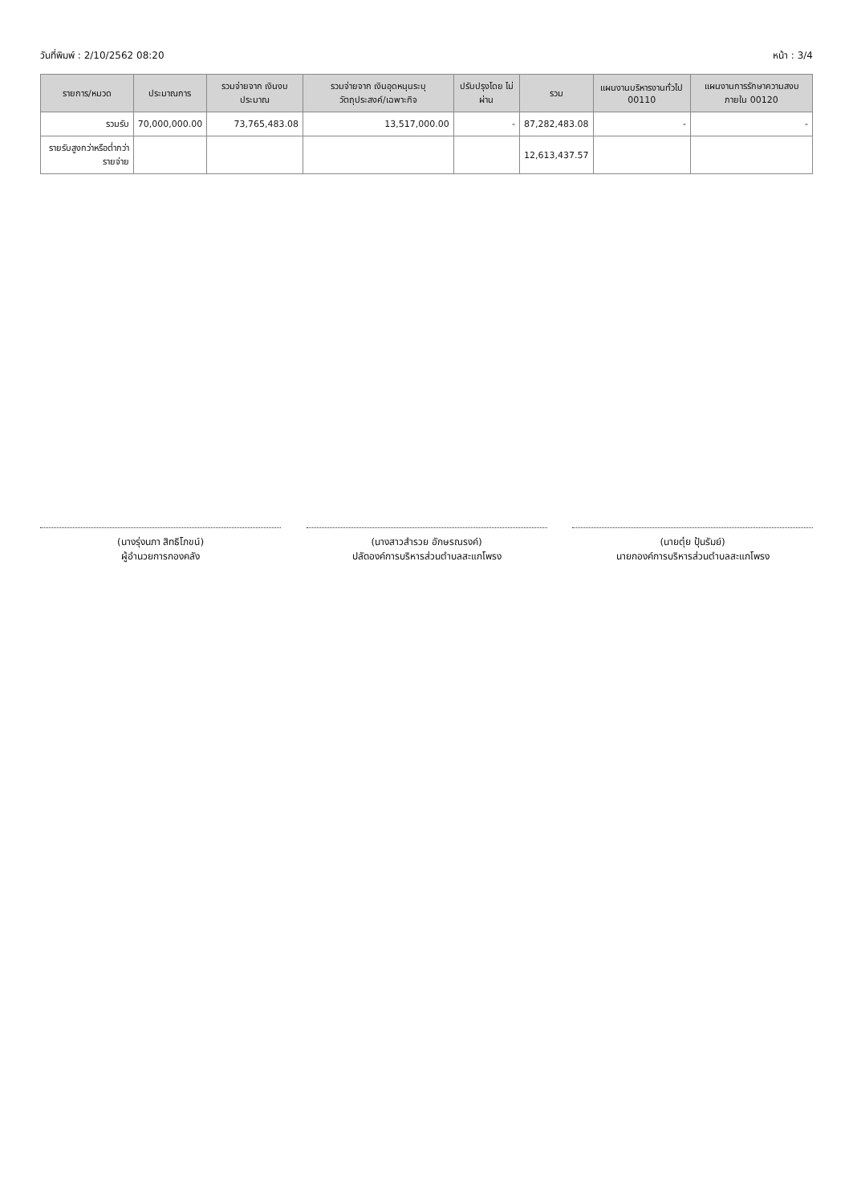วันที่พิมพ์ : 2/10/2562 08:20 หน้า : 3/4
| รายการ/หมวด | ประมาณการ | รวมจ่ายจาก เงินงบประมาณ | รวมจ่ายจาก เงินอุดหนุนระบุวัตถุประสงค์/เฉพาะกิจ | ปรับปรุงโดย ไม่ผ่าน | รวม | แผนงานบริหารงานทั่วไป 00110 | แผนงานการรักษาความสงบภายใน 00120 |
| --- | --- | --- | --- | --- | --- | --- | --- |
| รวมรับ | 70,000,000.00 | 73,765,483.08 | 13,517,000.00 | - | 87,282,483.08 | - | - |
| รายรับสูงกว่าหรือต่ำกว่ารายจ่าย | | | | | 12,613,437.57 | | |
(นางรุ่งนภา สิทธิโภขน์)
ผู้อำนวยการกองคลัง
(นางสาวสำรวย อักษรณรงค์)
ปลัดองค์การบริหารส่วนตำบลสะแกโพรง
(นายตุ๋ย ปุ้นรัมย์)
นายกองค์การบริหารส่วนตำบลสะแกโพรง